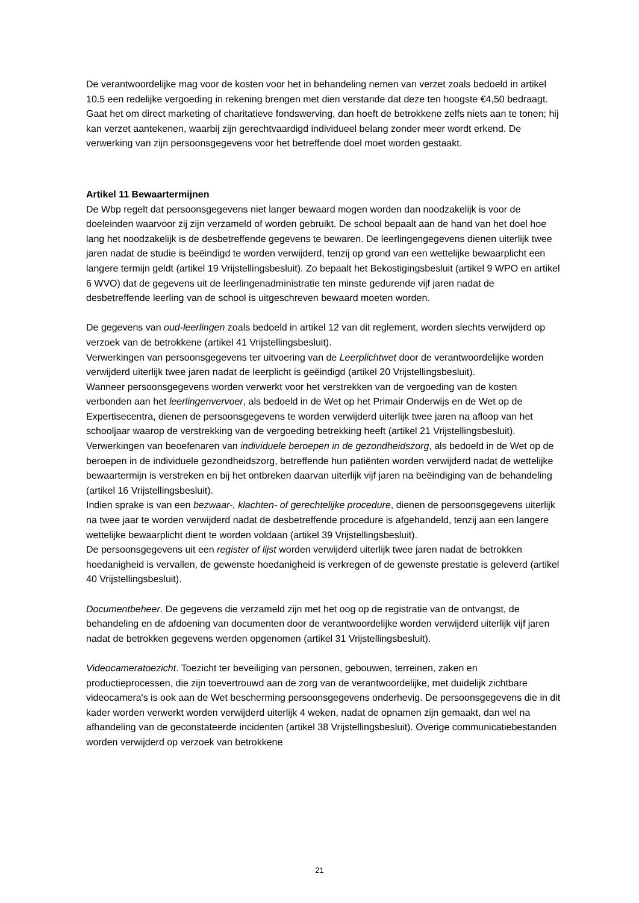De verantwoordelijke mag voor de kosten voor het in behandeling nemen van verzet zoals bedoeld in artikel 10.5 een redelijke vergoeding in rekening brengen met dien verstande dat deze ten hoogste €4,50 bedraagt.
Gaat het om direct marketing of charitatieve fondswerving, dan hoeft de betrokkene zelfs niets aan te tonen; hij kan verzet aantekenen, waarbij zijn gerechtvaardigd individueel belang zonder meer wordt erkend. De verwerking van zijn persoonsgegevens voor het betreffende doel moet worden gestaakt.
Artikel 11 Bewaartermijnen
De Wbp regelt dat persoonsgegevens niet langer bewaard mogen worden dan noodzakelijk is voor de doeleinden waarvoor zij zijn verzameld of worden gebruikt. De school bepaalt aan de hand van het doel hoe lang het noodzakelijk is de desbetreffende gegevens te bewaren. De leerlingengegevens dienen uiterlijk twee jaren nadat de studie is beëindigd te worden verwijderd, tenzij op grond van een wettelijke bewaarplicht een langere termijn geldt (artikel 19 Vrijstellingsbesluit). Zo bepaalt het Bekostigingsbesluit (artikel 9 WPO en artikel 6 WVO) dat de gegevens uit de leerlingenadministratie ten minste gedurende vijf jaren nadat de desbetreffende leerling van de school is uitgeschreven bewaard moeten worden.
De gegevens van oud-leerlingen zoals bedoeld in artikel 12 van dit reglement, worden slechts verwijderd op verzoek van de betrokkene (artikel 41 Vrijstellingsbesluit).
Verwerkingen van persoonsgegevens ter uitvoering van de Leerplichtwet door de verantwoordelijke worden verwijderd uiterlijk twee jaren nadat de leerplicht is geëindigd (artikel 20 Vrijstellingsbesluit).
Wanneer persoonsgegevens worden verwerkt voor het verstrekken van de vergoeding van de kosten verbonden aan het leerlingenvervoer, als bedoeld in de Wet op het Primair Onderwijs en de Wet op de Expertisecentra, dienen de persoonsgegevens te worden verwijderd uiterlijk twee jaren na afloop van het schooljaar waarop de verstrekking van de vergoeding betrekking heeft (artikel 21 Vrijstellingsbesluit).
Verwerkingen van beoefenaren van individuele beroepen in de gezondheidszorg, als bedoeld in de Wet op de beroepen in de individuele gezondheidszorg, betreffende hun patiënten worden verwijderd nadat de wettelijke bewaartermijn is verstreken en bij het ontbreken daarvan uiterlijk vijf jaren na beëindiging van de behandeling (artikel 16 Vrijstellingsbesluit).
Indien sprake is van een bezwaar-, klachten- of gerechtelijke procedure, dienen de persoonsgegevens uiterlijk na twee jaar te worden verwijderd nadat de desbetreffende procedure is afgehandeld, tenzij aan een langere wettelijke bewaarplicht dient te worden voldaan (artikel 39 Vrijstellingsbesluit).
De persoonsgegevens uit een register of lijst worden verwijderd uiterlijk twee jaren nadat de betrokken hoedanigheid is vervallen, de gewenste hoedanigheid is verkregen of de gewenste prestatie is geleverd (artikel 40 Vrijstellingsbesluit).
Documentbeheer. De gegevens die verzameld zijn met het oog op de registratie van de ontvangst, de behandeling en de afdoening van documenten door de verantwoordelijke worden verwijderd uiterlijk vijf jaren nadat de betrokken gegevens werden opgenomen (artikel 31 Vrijstellingsbesluit).
Videocameratoezicht. Toezicht ter beveiliging van personen, gebouwen, terreinen, zaken en productieprocessen, die zijn toevertrouwd aan de zorg van de verantwoordelijke, met duidelijk zichtbare videocamera's is ook aan de Wet bescherming persoonsgegevens onderhevig. De persoonsgegevens die in dit kader worden verwerkt worden verwijderd uiterlijk 4 weken, nadat de opnamen zijn gemaakt, dan wel na afhandeling van de geconstateerde incidenten (artikel 38 Vrijstellingsbesluit). Overige communicatiebestanden worden verwijderd op verzoek van betrokkene
21